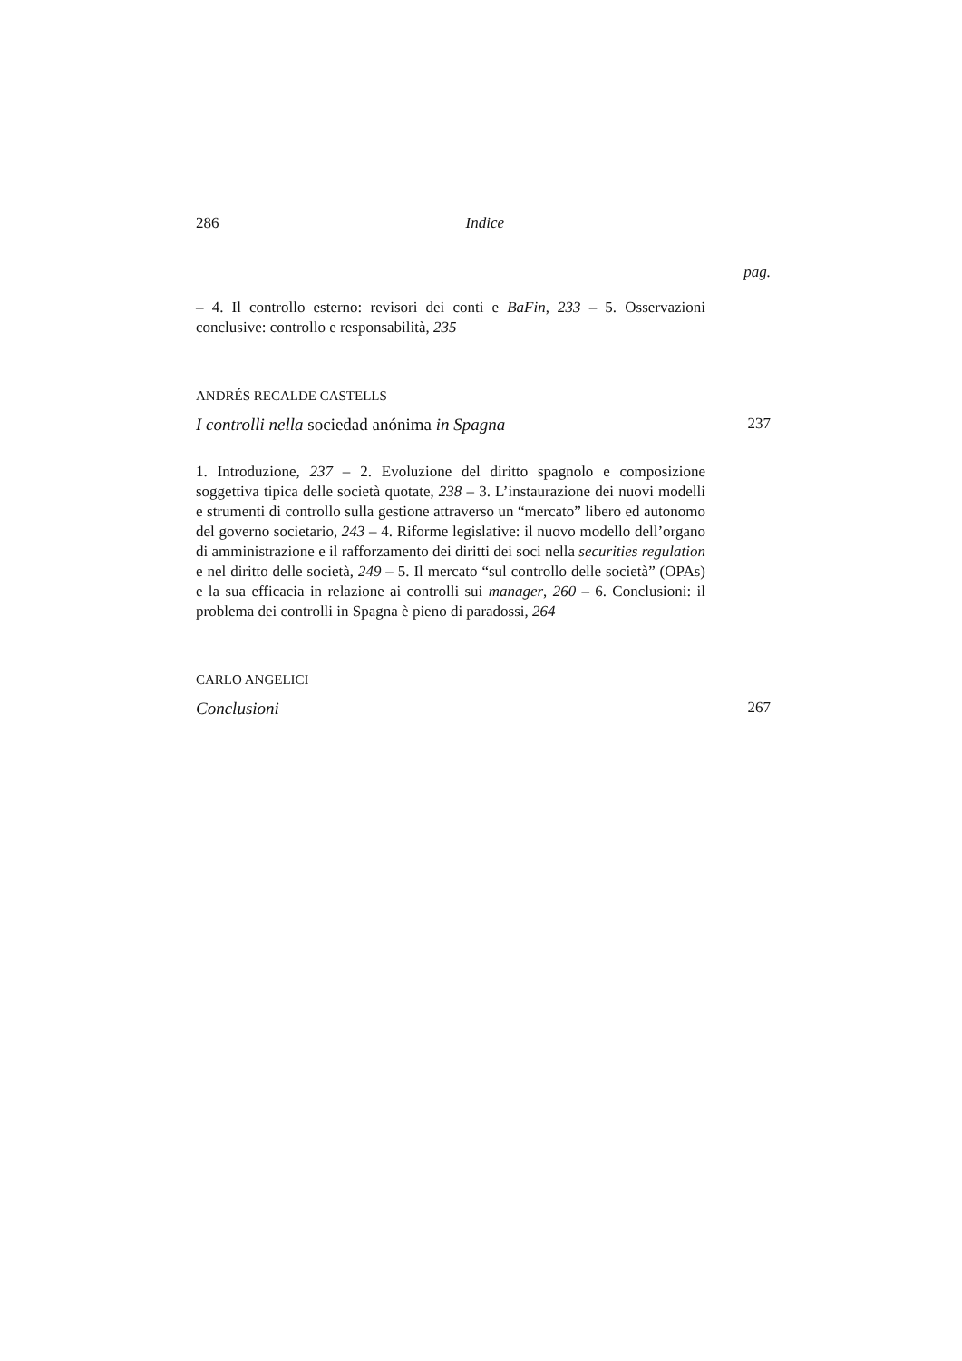286 Indice
pag.
– 4. Il controllo esterno: revisori dei conti e BaFin, 233 – 5. Osservazioni conclusive: controllo e responsabilità, 235
ANDRÉS RECALDE CASTELLS
I controlli nella sociedad anónima in Spagna 237
1. Introduzione, 237 – 2. Evoluzione del diritto spagnolo e composizione soggettiva tipica delle società quotate, 238 – 3. L’instaurazione dei nuovi modelli e strumenti di controllo sulla gestione attraverso un “mercato” libero ed autonomo del governo societario, 243 – 4. Riforme legislative: il nuovo modello dell’organo di amministrazione e il rafforzamento dei diritti dei soci nella securities regulation e nel diritto delle società, 249 – 5. Il mercato “sul controllo delle società” (OPAs) e la sua efficacia in relazione ai controlli sui manager, 260 – 6. Conclusioni: il problema dei controlli in Spagna è pieno di paradossi, 264
CARLO ANGELICI
Conclusioni 267